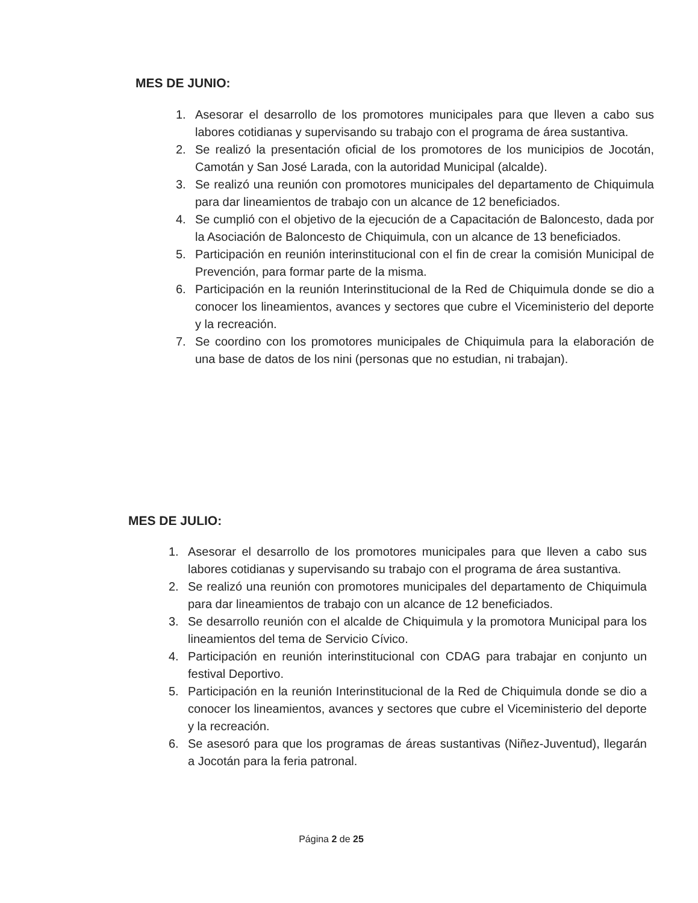MES DE JUNIO:
1. Asesorar el desarrollo de los promotores municipales para que lleven a cabo sus labores cotidianas y supervisando su trabajo con el programa de área sustantiva.
2. Se realizó la presentación oficial de los promotores de los municipios de Jocotán, Camotán y San José Larada, con la autoridad Municipal (alcalde).
3. Se realizó una reunión con promotores municipales del departamento de Chiquimula para dar lineamientos de trabajo con un alcance de 12 beneficiados.
4. Se cumplió con el objetivo de la ejecución de a Capacitación de Baloncesto, dada por la Asociación de Baloncesto de Chiquimula, con un alcance de 13 beneficiados.
5. Participación en reunión interinstitucional con el fin de crear la comisión Municipal de Prevención, para formar parte de la misma.
6. Participación en la reunión Interinstitucional de la Red de Chiquimula donde se dio a conocer los lineamientos, avances y sectores que cubre el Viceministerio del deporte y la recreación.
7. Se coordino con los promotores municipales de Chiquimula para la elaboración de una base de datos de los nini (personas que no estudian, ni trabajan).
MES DE JULIO:
1. Asesorar el desarrollo de los promotores municipales para que lleven a cabo sus labores cotidianas y supervisando su trabajo con el programa de área sustantiva.
2. Se realizó una reunión con promotores municipales del departamento de Chiquimula para dar lineamientos de trabajo con un alcance de 12 beneficiados.
3. Se desarrollo reunión con el alcalde de Chiquimula y la promotora Municipal para los lineamientos del tema de Servicio Cívico.
4. Participación en reunión interinstitucional con CDAG para trabajar en conjunto un festival Deportivo.
5. Participación en la reunión Interinstitucional de la Red de Chiquimula donde se dio a conocer los lineamientos, avances y sectores que cubre el Viceministerio del deporte y la recreación.
6. Se asesoró para que los programas de áreas sustantivas (Niñez-Juventud), llegarán a Jocotán para la feria patronal.
Página 2 de 25